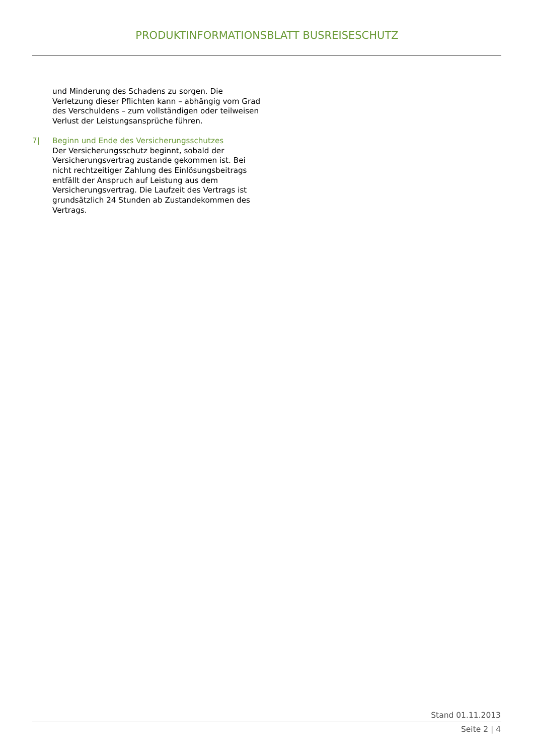PRODUKTINFORMATIONSBLATT BUSREISESCHUTZ
und Minderung des Schadens zu sorgen. Die Verletzung dieser Pflichten kann – abhängig vom Grad des Verschuldens – zum vollständigen oder teilweisen Verlust der Leistungsansprüche führen.
7| Beginn und Ende des Versicherungsschutzes
Der Versicherungsschutz beginnt, sobald der Versicherungsvertrag zustande gekommen ist. Bei nicht rechtzeitiger Zahlung des Einlösungsbeitrags entfällt der Anspruch auf Leistung aus dem Versicherungsvertrag. Die Laufzeit des Vertrags ist grundsätzlich 24 Stunden ab Zustandekommen des Vertrags.
Stand 01.11.2013
Seite 2 | 4